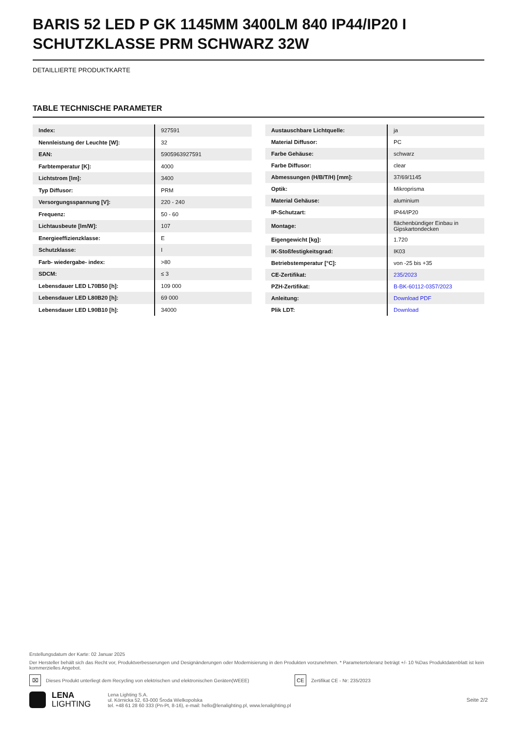BARIS 52 LED P GK 1145MM 3400LM 840 IP44/IP20 I SCHUTZKLASSE PRM SCHWARZ 32W
DETAILLIERTE PRODUKTKARTE
TABLE TECHNISCHE PARAMETER
| Index: | 927591 |
| Nennleistung der Leuchte [W]: | 32 |
| EAN: | 5905963927591 |
| Farbtemperatur [K]: | 4000 |
| Lichtstrom [lm]: | 3400 |
| Typ Diffusor: | PRM |
| Versorgungsspannung [V]: | 220 - 240 |
| Frequenz: | 50 - 60 |
| Lichtausbeute [lm/W]: | 107 |
| Energieeffizienzklasse: | E |
| Schutzklasse: | I |
| Farb- wiedergabe- index: | >80 |
| SDCM: | ≤ 3 |
| Lebensdauer LED L70B50 [h]: | 109 000 |
| Lebensdauer LED L80B20 [h]: | 69 000 |
| Lebensdauer LED L90B10 [h]: | 34000 |
| Austauschbare Lichtquelle: | ja |
| Material Diffusor: | PC |
| Farbe Gehäuse: | schwarz |
| Farbe Diffusor: | clear |
| Abmessungen (H/B/T/H) [mm]: | 37/69/1145 |
| Optik: | Mikroprisma |
| Material Gehäuse: | aluminium |
| IP-Schutzart: | IP44/IP20 |
| Montage: | flächenbündiger Einbau in Gipskartondecken |
| Eigengewicht [kg]: | 1.720 |
| IK-Stoßfestigkeitsgrad: | IK03 |
| Betriebstemperatur [°C]: | von -25 bis +35 |
| CE-Zertifikat: | 235/2023 |
| PZH-Zertifikat: | B-BK-60112-0357/2023 |
| Anleitung: | Download PDF |
| Plik LDT: | Download |
Erstellungsdatum der Karte: 02 Januar 2025
Der Hersteller behält sich das Recht vor, Produktverbesserungen und Designänderungen oder Modernisierung in den Produkten vorzunehmen. * Parametertoleranz beträgt +/- 10 %Das Produktdatenblatt ist kein kommerzielles Angebot.
⌧ Dieses Produkt unterliegt dem Recycling von elektrischen und elektronischen Geräten(WEEE) CE Zertifikat CE - Nr: 235/2023
LENA
LIGHTING
Lena Lighting S.A.
ul. Kórnicka 52, 63-000 Środa Wielkopolska
tel. +48 61 28 60 333 (Pn-Pt, 8-16), e-mail: hello@lenalighting.pl, www.lenalighting.pl
Seite 2/2